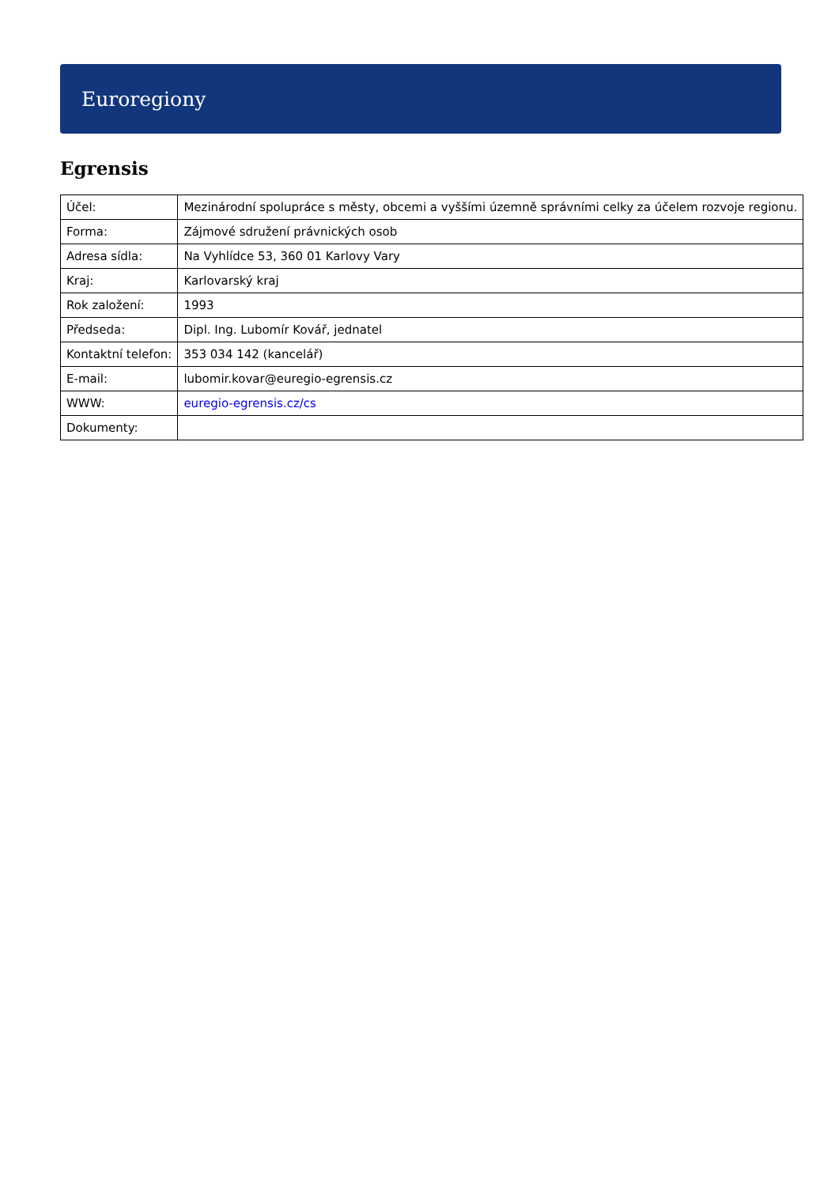Euroregiony
Egrensis
| Účel: | Mezinárodní spolupráce s městy, obcemi a vyššími územně správními celky za účelem rozvoje regionu. |
| Forma: | Zájmové sdružení právnických osob |
| Adresa sídla: | Na Vyhlídce 53, 360 01 Karlovy Vary |
| Kraj: | Karlovarský kraj |
| Rok založení: | 1993 |
| Předseda: | Dipl. Ing. Lubomír Kovář, jednatel |
| Kontaktní telefon: | 353 034 142 (kancelář) |
| E-mail: | lubomir.kovar@euregio-egrensis.cz |
| WWW: | euregio-egrensis.cz/cs |
| Dokumenty: | |